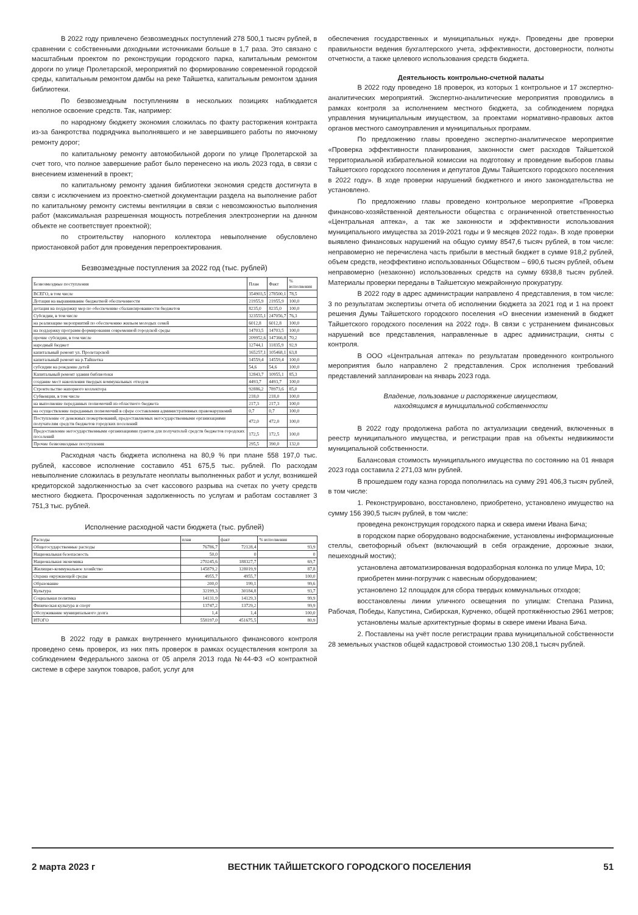В 2022 году привлечено безвозмездных поступлений 278 500,1 тысяч рублей, в сравнении с собственными доходными источниками больше в 1,7 раза. Это связано с масштабным проектом по реконструкции городского парка, капитальным ремонтом дороги по улице Пролетарской, мероприятий по формированию современной городской среды, капитальным ремонтом дамбы на реке Тайшетка, капитальным ремонтом здания библиотеки.
По безвозмездным поступлениям в нескольких позициях наблюдается неполное освоение средств. Так, например:
по народному бюджету экономия сложилась по факту расторжения контракта из-за банкротства подрядчика выполнявшего и не завершившего работы по ямочному ремонту дорог;
по капитальному ремонту автомобильной дороги по улице Пролетарской за счет того, что полное завершение работ было перенесено на июль 2023 года, в связи с внесением изменений в проект;
по капитальному ремонту здания библиотеки экономия средств достигнута в связи с исключением из проектно-сметной документации раздела на выполнение работ по капитальному ремонту системы вентиляции в связи с невозможностью выполнения работ (максимальная разрешенная мощность потребления электроэнергии на данном объекте не соответствует проектной);
по строительству напорного коллектора невыполнение обусловлено приостановкой работ для проведения перепроектирования.
Безвозмездные поступления за 2022 год (тыс. рублей)
| Безвозмездные поступления | План | Факт | % исполнения |
| --- | --- | --- | --- |
| ВСЕГО, в том числе | 354903,5 | 278500,1 | 78,5 |
| Дотация на выравнивание бюджетной обеспеченности | 21955,9 | 21955,9 | 100,0 |
| дотация на поддержку мер по обеспечению сбалансированности бюджетов | 8235,0 | 8235,0 | 100,0 |
| Субсидии, в том числе | 323555,1 | 247056,7 | 76,3 |
| на реализацию мероприятий по обеспечению жильем молодых семей | 6012,8 | 6012,8 | 100,0 |
| на поддержку программ формирования современной городской среды | 14703,5 | 14703,5 | 100,0 |
| прочие субсидии, в том числе | 209952,6 | 147366,8 | 70,2 |
| народный бюджет | 12744,1 | 11835,9 | 92,9 |
| капитальный ремонт ул. Пролетарской | 165257,1 | 105468,1 | 63,8 |
| капитальный ремонт на р.Тайшетка | 14559,4 | 14559,4 | 100,0 |
| субсидии на рождение детей | 54,6 | 54,6 | 100,0 |
| Капитальный ремонт здания библиотеки | 12843,7 | 10955,1 | 85,3 |
| создание мест накопления твердых коммунальных отходов | 4493,7 | 4493,7 | 100,0 |
| Строительство напорного коллектора | 92886,2 | 78973,6 | 85,0 |
| Субвенции, в том числе | 218,0 | 218,0 | 100,0 |
| на выполнение переданных полномочий из областного бюджета | 217,3 | 217,3 | 100,0 |
| на осуществление переданных полномочий в сфере составления административных правонарушений | 0,7 | 0,7 | 100,0 |
| Поступление от денежных пожертвований, предоставляемых негосударственными организациями получателям средств бюджетов городских поселений | 472,0 | 472,0 | 100,0 |
| Предоставление негосударственными организациями грантов для получателей средств бюджетов городских поселений | 172,5 | 172,5 | 100,0 |
| Прочие безвозмездные поступления | 295,5 | 390,0 | 132,0 |
Расходная часть бюджета исполнена на 80,9 % при плане 558 197,0 тыс. рублей, кассовое исполнение составило 451 675,5 тыс. рублей. По расходам невыполнение сложилась в результате неоплаты выполненных работ и услуг, возникшей кредиторской задолженностью за счет кассового разрыва на счетах по учету средств местного бюджета. Просроченная задолженность по услугам и работам составляет 3 751,3 тыс. рублей.
Исполнение расходной части бюджета (тыс. рублей)
| Расходы | план | факт | % исполнения |
| --- | --- | --- | --- |
| Общегосударственные расходы | 76786,7 | 72128,4 | 93,9 |
| Национальная безопасность | 50,0 | 0 | 0 |
| Национальная экономика | 270245,6 | 188327,7 | 69,7 |
| Жилищно-коммунальное хозяйство | 145879,2 | 128019,9 | 87,8 |
| Охрана окружающей среды | 4955,7 | 4955,7 | 100,0 |
| Образование | 200,0 | 199,1 | 99,6 |
| Культура | 32199,3 | 30184,8 | 93,7 |
| Социальная политика | 14131,9 | 14129,3 | 99,9 |
| Физическая культура и спорт | 13747,2 | 13729,2 | 99,9 |
| Обслуживание муниципального долга | 1,4 | 1,4 | 100,0 |
| ИТОГО | 558197,0 | 451675,5 | 80,9 |
В 2022 году в рамках внутреннего муниципального финансового контроля проведено семь проверок, из них пять проверок в рамках осуществления контроля за соблюдением Федерального закона от 05 апреля 2013 года №44-ФЗ «О контрактной системе в сфере закупок товаров, работ, услуг для
обеспечения государственных и муниципальных нужд». Проведены две проверки правильности ведения бухгалтерского учета, эффективности, достоверности, полноты отчетности, а также целевого использования средств бюджета.
Деятельность контрольно-счетной палаты
В 2022 году проведено 18 проверок, из которых 1 контрольное и 17 экспертно-аналитических мероприятий. Экспертно-аналитические мероприятия проводились в рамках контроля за исполнением местного бюджета, за соблюдением порядка управления муниципальным имуществом, за проектами нормативно-правовых актов органов местного самоуправления и муниципальных программ.
По предложению главы проведено экспертно-аналитическое мероприятие «Проверка эффективности планирования, законности смет расходов Тайшетской территориальной избирательной комиссии на подготовку и проведение выборов главы Тайшетского городского поселения и депутатов Думы Тайшетского городского поселения в 2022 году». В ходе проверки нарушений бюджетного и иного законодательства не установлено.
По предложению главы проведено контрольное мероприятие «Проверка финансово-хозяйственной деятельности общества с ограниченной ответственностью «Центральная аптека», а так же законности и эффективности использования муниципального имущества за 2019-2021 годы и 9 месяцев 2022 года». В ходе проверки выявлено финансовых нарушений на общую сумму 8547,6 тысяч рублей, в том числе: неправомерно не перечислена часть прибыли в местный бюджет в сумме 918,2 рублей, объем средств, неэффективно использованных Обществом – 690,6 тысяч рублей, объем неправомерно (незаконно) использованных средств на сумму 6938,8 тысяч рублей. Материалы проверки переданы в Тайшетскую межрайонную прокуратуру.
В 2022 году в адрес администрации направлено 4 представления, в том числе: 3 по результатам экспертизы отчета об исполнении бюджета за 2021 год и 1 на проект решения Думы Тайшетского городского поселения «О внесении изменений в бюджет Тайшетского городского поселения на 2022 год». В связи с устранением финансовых нарушений все представления, направленные в адрес администрации, сняты с контроля.
В ООО «Центральная аптека» по результатам проведенного контрольного мероприятия было направлено 2 представления. Срок исполнения требований представлений запланирован на январь 2023 года.
Владение, пользование и распоряжение имуществом,
находящимся в муниципальной собственности
В 2022 году продолжена работа по актуализации сведений, включенных в реестр муниципального имущества, и регистрации прав на объекты недвижимости муниципальной собственности.
Балансовая стоимость муниципального имущества по состоянию на 01 января 2023 года составила 2 271,03 млн рублей.
В прошедшем году казна города пополнилась на сумму 291 406,3 тысяч рублей, в том числе:
1. Реконструировано, восстановлено, приобретено, установлено имущество на сумму 156 390,5 тысяч рублей, в том числе:
проведена реконструкция городского парка и сквера имени Ивана Бича;
в городском парке оборудовано водоснабжение, установлены информационные стеллы, светофорный объект (включающий в себя ограждение, дорожные знаки, пешеходный мостик);
установлена автоматизированная водоразборная колонка по улице Мира, 10;
приобретен мини-погрузчик с навесным оборудованием;
установлено 12 площадок для сбора твердых коммунальных отходов;
восстановлены линии уличного освещения по улицам: Степана Разина, Рабочая, Победы, Капустина, Сибирская, Курченко, общей протяжённостью 2961 метров;
установлены малые архитектурные формы в сквере имени Ивана Бича.
2. Поставлены на учёт после регистрации права муниципальной собственности 28 земельных участков общей кадастровой стоимостью 130 208,1 тысяч рублей.
2 марта 2023 г ВЕСТНИК ТАЙШЕТСКОГО ГОРОДСКОГО ПОСЕЛЕНИЯ 51